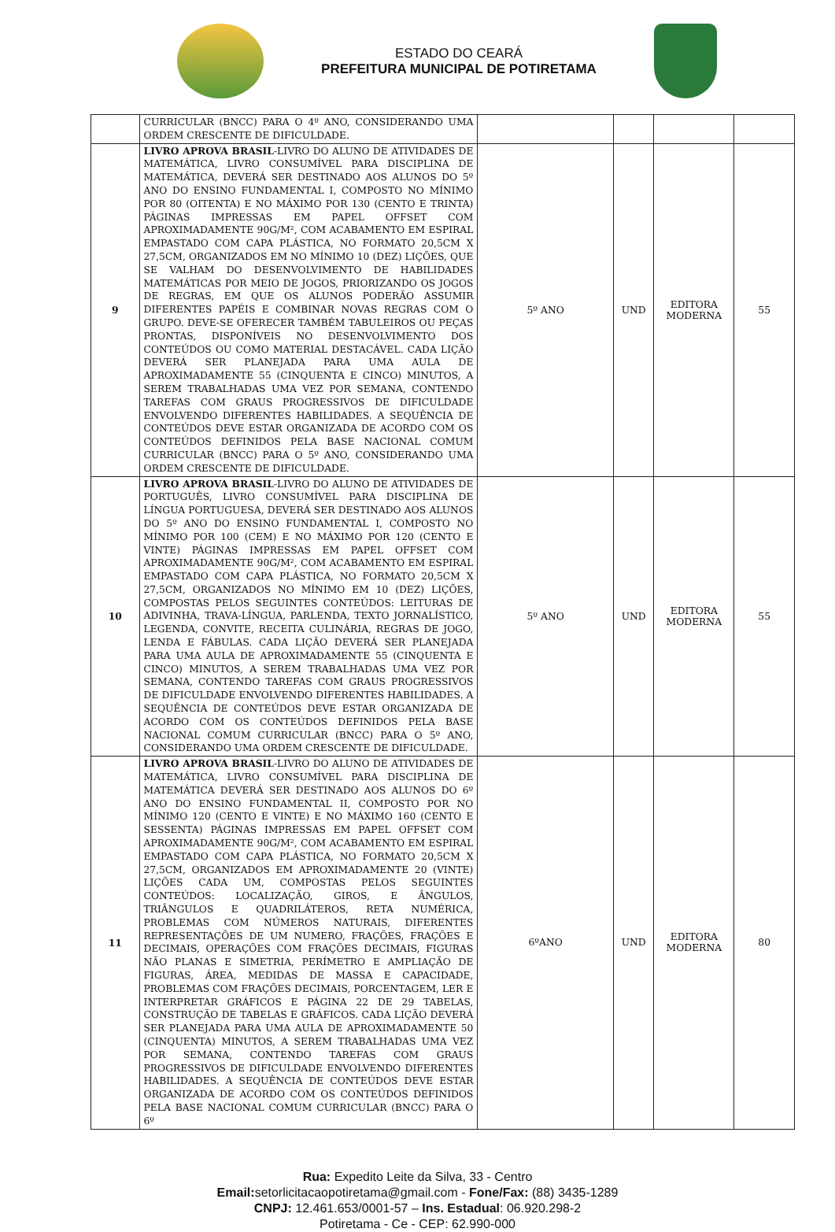ESTADO DO CEARÁ
PREFEITURA MUNICIPAL DE POTIRETAMA
| | CURRICULAR (BNCC) PARA O 4º ANO, CONSIDERANDO UMA ORDEM CRESCENTE DE DIFICULDADE. | | | | |
| 9 | LIVRO APROVA BRASIL -LIVRO DO ALUNO DE ATIVIDADES DE MATEMÁTICA, LIVRO CONSUMÍVEL PARA DISCIPLINA DE MATEMÁTICA, DEVERÁ SER DESTINADO AOS ALUNOS DO 5º ANO DO ENSINO FUNDAMENTAL I, COMPOSTO NO MÍNIMO POR 80 (OITENTA) E NO MÁXIMO POR 130 (CENTO E TRINTA) PÁGINAS IMPRESSAS EM PAPEL OFFSET COM APROXIMADAMENTE 90G/M², COM ACABAMENTO EM ESPIRAL EMPASTADO COM CAPA PLÁSTICA, NO FORMATO 20,5CM X 27,5CM, ORGANIZADOS EM NO MÍNIMO 10 (DEZ) LIÇÕES, QUE SE VALHAM DO DESENVOLVIMENTO DE HABILIDADES MATEMÁTICAS POR MEIO DE JOGOS, PRIORIZANDO OS JOGOS DE REGRAS, EM QUE OS ALUNOS PODERÃO ASSUMIR DIFERENTES PAPÉIS E COMBINAR NOVAS REGRAS COM O GRUPO. DEVE-SE OFERECER TAMBÉM TABULEIROS OU PEÇAS PRONTAS, DISPONÍVEIS NO DESENVOLVIMENTO DOS CONTEÚDOS OU COMO MATERIAL DESTACÁVEL. CADA LIÇÃO DEVERÁ SER PLANEJADA PARA UMA AULA DE APROXIMADAMENTE 55 (CINQUENTA E CINCO) MINUTOS, A SEREM TRABALHADAS UMA VEZ POR SEMANA, CONTENDO TAREFAS COM GRAUS PROGRESSIVOS DE DIFICULDADE ENVOLVENDO DIFERENTES HABILIDADES. A SEQUÊNCIA DE CONTEÚDOS DEVE ESTAR ORGANIZADA DE ACORDO COM OS CONTEÚDOS DEFINIDOS PELA BASE NACIONAL COMUM CURRICULAR (BNCC) PARA O 5º ANO, CONSIDERANDO UMA ORDEM CRESCENTE DE DIFICULDADE. | 5º ANO | UND | EDITORA MODERNA | 55 |
| 10 | LIVRO APROVA BRASIL -LIVRO DO ALUNO DE ATIVIDADES DE PORTUGUÊS, LIVRO CONSUMÍVEL PARA DISCIPLINA DE LÍNGUA PORTUGUESA, DEVERÁ SER DESTINADO AOS ALUNOS DO 5º ANO DO ENSINO FUNDAMENTAL I, COMPOSTO NO MÍNIMO POR 100 (CEM) E NO MÁXIMO POR 120 (CENTO E VINTE) PÁGINAS IMPRESSAS EM PAPEL OFFSET COM APROXIMADAMENTE 90G/M², COM ACABAMENTO EM ESPIRAL EMPASTADO COM CAPA PLÁSTICA, NO FORMATO 20,5CM X 27,5CM, ORGANIZADOS NO MÍNIMO EM 10 (DEZ) LIÇÕES, COMPOSTAS PELOS SEGUINTES CONTEÚDOS: LEITURAS DE ADIVINHA, TRAVA-LÍNGUA, PARLENDA, TEXTO JORNALÍSTICO, LEGENDA, CONVITE, RECEITA CULINÁRIA, REGRAS DE JOGO, LENDA E FÁBULAS. CADA LIÇÃO DEVERÁ SER PLANEJADA PARA UMA AULA DE APROXIMADAMENTE 55 (CINQUENTA E CINCO) MINUTOS, A SEREM TRABALHADAS UMA VEZ POR SEMANA, CONTENDO TAREFAS COM GRAUS PROGRESSIVOS DE DIFICULDADE ENVOLVENDO DIFERENTES HABILIDADES. A SEQUÊNCIA DE CONTEÚDOS DEVE ESTAR ORGANIZADA DE ACORDO COM OS CONTEÚDOS DEFINIDOS PELA BASE NACIONAL COMUM CURRICULAR (BNCC) PARA O 5º ANO, CONSIDERANDO UMA ORDEM CRESCENTE DE DIFICULDADE. | 5º ANO | UND | EDITORA MODERNA | 55 |
| 11 | LIVRO APROVA BRASIL -LIVRO DO ALUNO DE ATIVIDADES DE MATEMÁTICA, LIVRO CONSUMÍVEL PARA DISCIPLINA DE MATEMÁTICA DEVERÁ SER DESTINADO AOS ALUNOS DO 6º ANO DO ENSINO FUNDAMENTAL II, COMPOSTO POR NO MÍNIMO 120 (CENTO E VINTE) E NO MÁXIMO 160 (CENTO E SESSENTA) PÁGINAS IMPRESSAS EM PAPEL OFFSET COM APROXIMADAMENTE 90G/M², COM ACABAMENTO EM ESPIRAL EMPASTADO COM CAPA PLÁSTICA, NO FORMATO 20,5CM X 27,5CM, ORGANIZADOS EM APROXIMADAMENTE 20 (VINTE) LIÇÕES CADA UM, COMPOSTAS PELOS SEGUINTES CONTEÚDOS: LOCALIZAÇÃO, GIROS, E ÂNGULOS, TRIÂNGULOS E QUADRILÁTEROS, RETA NUMÉRICA, PROBLEMAS COM NÚMEROS NATURAIS, DIFERENTES REPRESENTAÇÕES DE UM NUMERO, FRAÇÕES, FRAÇÕES E DECIMAIS, OPERAÇÕES COM FRAÇÕES DECIMAIS, FIGURAS NÃO PLANAS E SIMETRIA, PERÍMETRO E AMPLIAÇÃO DE FIGURAS, ÁREA, MEDIDAS DE MASSA E CAPACIDADE, PROBLEMAS COM FRAÇÕES DECIMAIS, PORCENTAGEM, LER E INTERPRETAR GRÁFICOS E PÁGINA 22 DE 29 TABELAS, CONSTRUÇÃO DE TABELAS E GRÁFICOS. CADA LIÇÃO DEVERÁ SER PLANEJADA PARA UMA AULA DE APROXIMADAMENTE 50 (CINQUENTA) MINUTOS, A SEREM TRABALHADAS UMA VEZ POR SEMANA, CONTENDO TAREFAS COM GRAUS PROGRESSIVOS DE DIFICULDADE ENVOLVENDO DIFERENTES HABILIDADES. A SEQUÊNCIA DE CONTEÚDOS DEVE ESTAR ORGANIZADA DE ACORDO COM OS CONTEÚDOS DEFINIDOS PELA BASE NACIONAL COMUM CURRICULAR (BNCC) PARA O 6º | 6ºANO | UND | EDITORA MODERNA | 80 |
Rua: Expedito Leite da Silva, 33 - Centro
Email: setorlicitacaopotiretama@gmail.com - Fone/Fax: (88) 3435-1289
CNPJ: 12.461.653/0001-57 – Ins. Estadual: 06.920.298-2
Potiretama - Ce - CEP: 62.990-000